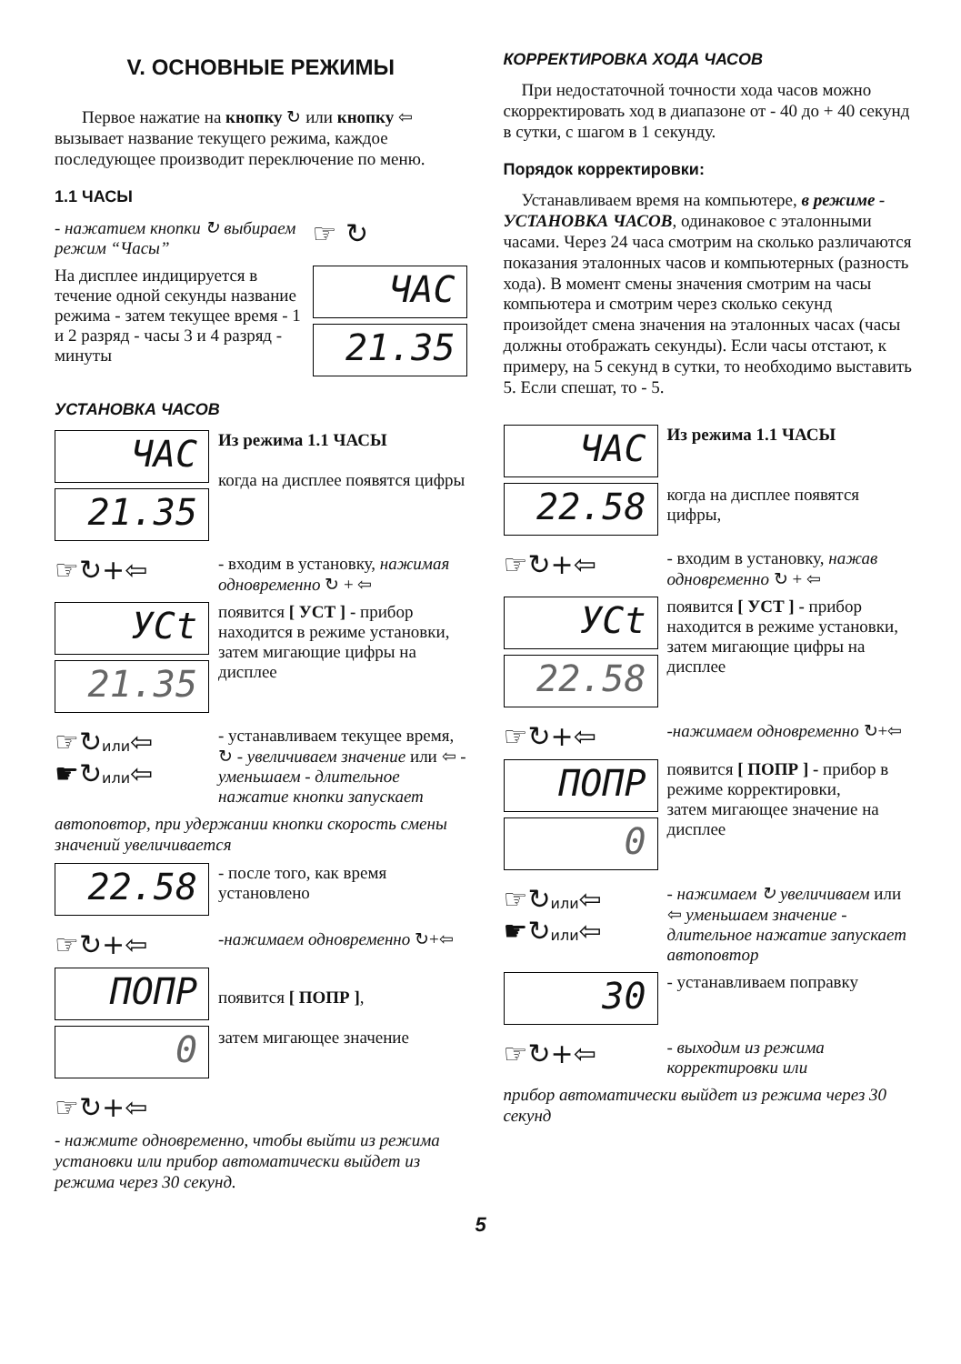V. ОСНОВНЫЕ РЕЖИМЫ
Первое нажатие на кнопку ↻ или кнопку ⇦ вызывает название текущего режима, каждое последующее производит переключение по меню.
1.1 ЧАСЫ
- нажатием кнопки ↻ выбираем режим “Часы”
☞ ↻
На дисплее индицируется в течение одной секунды название режима - затем текущее время - 1 и 2 разряд - часы 3 и 4 разряд - минуты
ЧАС
21.35
УСТАНОВКА ЧАСОВ
ЧАС
21.35
Из режима 1.1 ЧАСЫ
когда на дисплее появятся цифры
☞↻+⇦
- входим в установку, нажимая одновременно ↻ + ⇦
УСt
21.35
появится [ УСТ ] - прибор находится в режиме установки,
затем мигающие цифры на дисплее
☞↻или⇦
☛↻или⇦
- устанавливаем текущее время, ↻ - увеличиваем значение или ⇦ - уменьшаем - длительное нажатие кнопки запускает
автоповтор, при удержании кнопки скорость смены значений увеличивается
22.58
- после того, как время установлено
☞↻+⇦
-нажимаем одновременно ↻+⇦
ПОПР
0
появится [ ПОПР ],
затем мигающее значение
☞↻+⇦
- нажмите одновременно, чтобы выйти из режима установки или прибор автоматически выйдет из режима через 30 секунд.
КОРРЕКТИРОВКА ХОДА ЧАСОВ
При недостаточной точности хода часов можно скорректировать ход в диапазоне от - 40 до + 40 секунд в сутки, с шагом в 1 секунду.
Порядок корректировки:
Устанавливаем время на компьютере, в режиме - УСТАНОВКА ЧАСОВ, одинаковое с эталонными часами. Через 24 часа смотрим на сколько различаются показания эталонных часов и компьютерных (разность хода). В момент смены значения смотрим на часы компьютера и смотрим через сколько секунд произойдет смена значения на эталонных часах (часы должны отображать секунды). Если часы отстают, к примеру, на 5 секунд в сутки, то необходимо выставить 5. Если спешат, то - 5.
ЧАС
22.58
Из режима 1.1 ЧАСЫ
когда на дисплее появятся цифры,
☞↻+⇦
- входим в установку, нажав одновременно ↻ + ⇦
УСt
22.58
появится [ УСТ ] - прибор находится в режиме установки,
затем мигающие цифры на дисплее
☞↻+⇦
-нажимаем одновременно ↻+⇦
ПОПР
0
появится [ ПОПР ] - прибор в режиме корректировки,
затем мигающее значение на дисплее
☞↻или⇦
☛↻или⇦
- нажимаем ↻ увеличиваем или ⇦ уменьшаем значение - длительное нажатие запускает автоповтор
30
- устанавливаем поправку
☞↻+⇦
- выходим из режима корректировки или
прибор автоматически выйдет из режима через 30 секунд
5